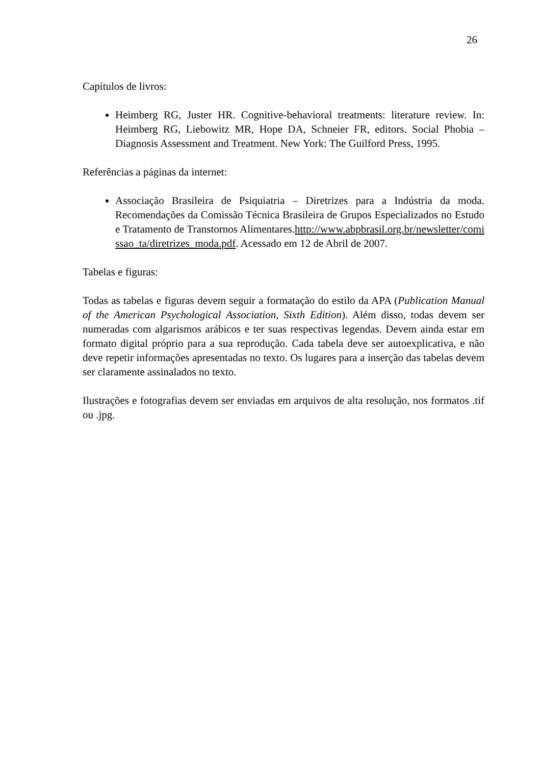26
Capítulos de livros:
Heimberg RG, Juster HR. Cognitive-behavioral treatments: literature review. In: Heimberg RG, Liebowitz MR, Hope DA, Schneier FR, editors. Social Phobia – Diagnosis Assessment and Treatment. New York: The Guilford Press, 1995.
Referências a páginas da internet:
Associação Brasileira de Psiquiatria – Diretrizes para a Indústria da moda. Recomendações da Comissão Técnica Brasileira de Grupos Especializados no Estudo e Tratamento de Transtornos Alimentares.http://www.abpbrasil.org.br/newsletter/comissao_ta/diretrizes_moda.pdf. Acessado em 12 de Abril de 2007.
Tabelas e figuras:
Todas as tabelas e figuras devem seguir a formatação do estilo da APA (Publication Manual of the American Psychological Association, Sixth Edition). Além disso, todas devem ser numeradas com algarismos arábicos e ter suas respectivas legendas. Devem ainda estar em formato digital próprio para a sua reprodução. Cada tabela deve ser autoexplicativa, e não deve repetir informações apresentadas no texto. Os lugares para a inserção das tabelas devem ser claramente assinalados no texto.
Ilustrações e fotografias devem ser enviadas em arquivos de alta resolução, nos formatos .tif ou .jpg.